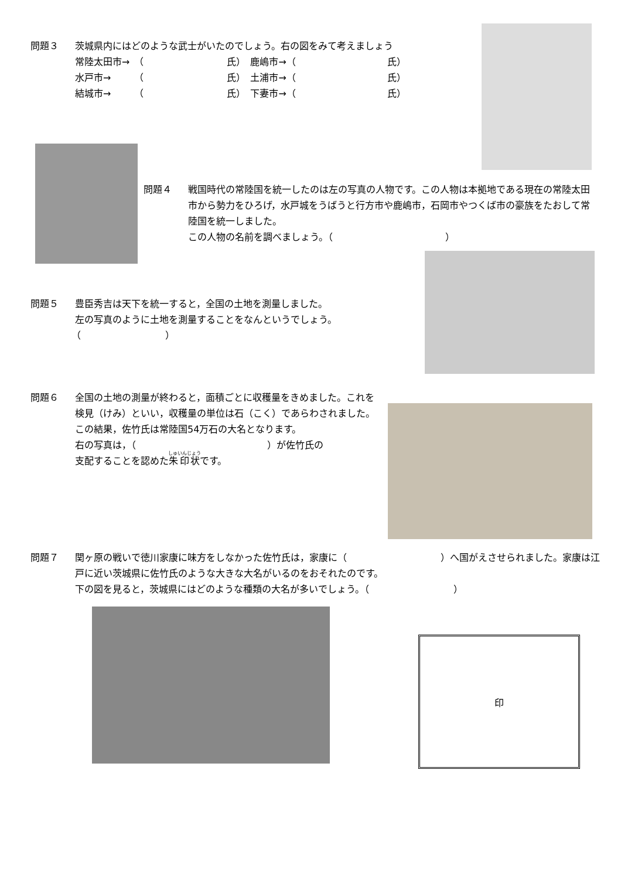印
問題３
茨城県内にはどのような武士がいたのでしょう。右の図をみて考えましょう
| 常陸太田市→ | （ | 氏） | 鹿嶋市→（ | | 氏） |
| 水戸市→ | （ | 氏） | 土浦市→（ | | 氏） |
| 結城市→ | （ | 氏） | 下妻市→（ | | 氏） |
問題４
戦国時代の常陸国を統一したのは左の写真の人物です。この人物は本拠地である現在の常陸太田市から勢力をひろげ，水戸城をうばうと行方市や鹿嶋市，石岡市やつくば市の豪族をたおして常陸国を統一しました。
この人物の名前を調べましょう。（　　　　　　　　　　　　）
問題５
豊臣秀吉は天下を統一すると，全国の土地を測量しました。
左の写真のように土地を測量することをなんというでしょう。
（　　　　　　　　　）
問題６
全国の土地の測量が終わると，面積ごとに収穫量をきめました。これを検見（けみ）といい，収穫量の単位は石（こく）であらわされました。
この結果，佐竹氏は常陸国54万石の大名となります。
右の写真は，（　　　　　　　　　　　　　　）が佐竹氏の
支配することを認めた朱印状です。
問題７
関ヶ原の戦いで徳川家康に味方をしなかった佐竹氏は，家康に（　　　　　　　　　　）へ国がえさせられました。家康は江戸に近い茨城県に佐竹氏のような大きな大名がいるのをおそれたのです。
下の図を見ると，茨城県にはどのような種類の大名が多いでしょう。（　　　　　　　　　）